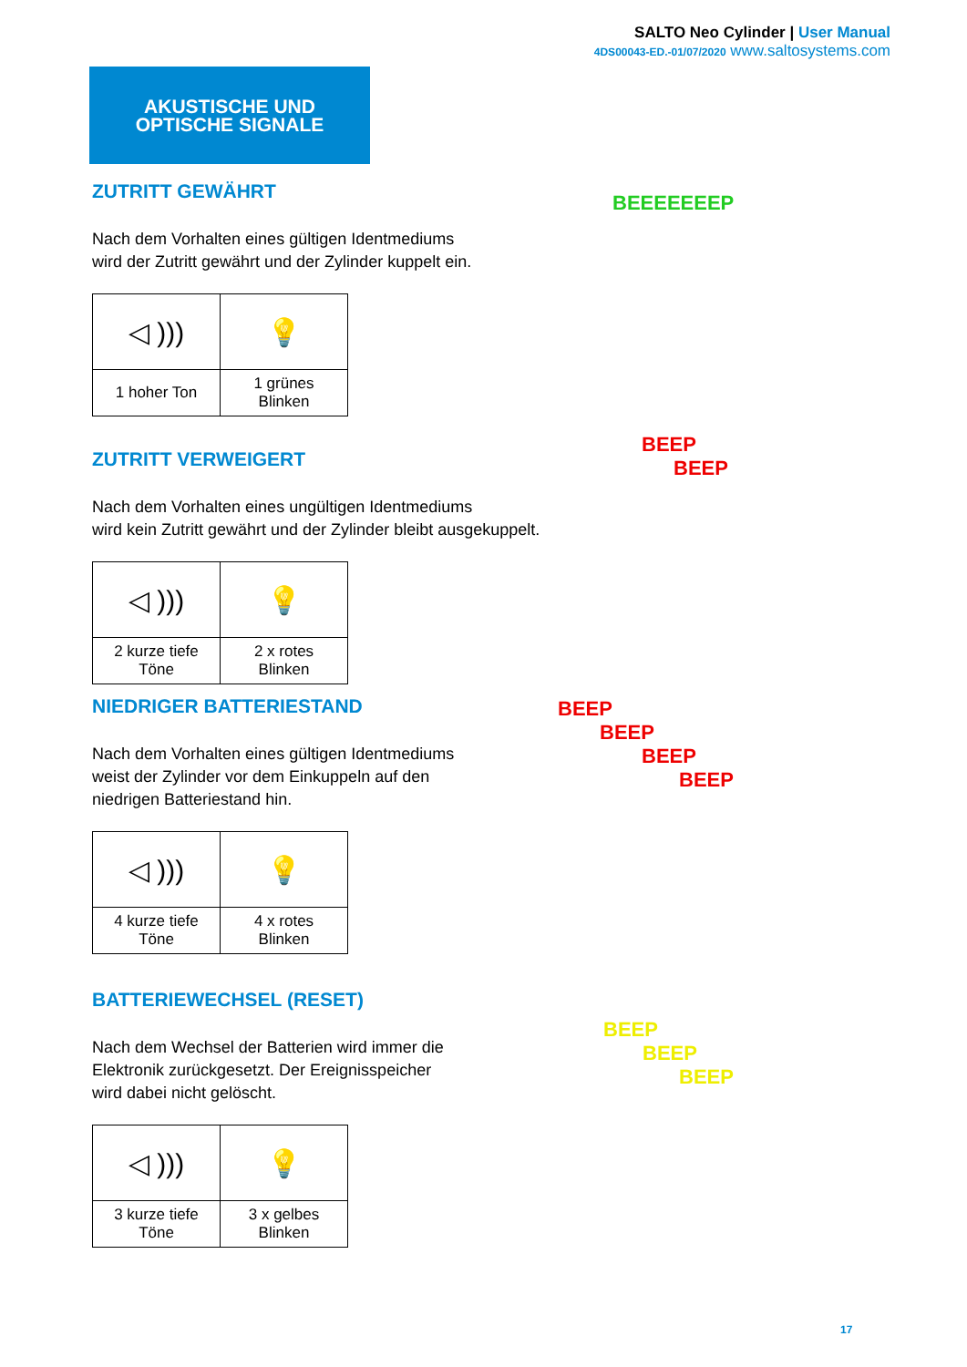SALTO Neo Cylinder | User Manual
4DS00043-ED.-01/07/2020 www.saltosystems.com
AKUSTISCHE UND
OPTISCHE SIGNALE
ZUTRITT GEWÄHRT
Nach dem Vorhalten eines gültigen Identmediums
wird der Zutritt gewährt und der Zylinder kuppelt ein.
| ◁ ))) | 💡 |
| 1 hoher Ton | 1 grünes Blinken |
BEEEEEEEP
ZUTRITT VERWEIGERT
Nach dem Vorhalten eines ungültigen Identmediums
wird kein Zutritt gewährt und der Zylinder bleibt ausgekuppelt.
| ◁ ))) | 💡 |
| 2 kurze tiefe Töne | 2 x rotes Blinken |
BEEP
BEEP
NIEDRIGER BATTERIESTAND
Nach dem Vorhalten eines gültigen Identmediums
weist der Zylinder vor dem Einkuppeln auf den
niedrigen Batteriestand hin.
| ◁ ))) | 💡 |
| 4 kurze tiefe Töne | 4 x rotes Blinken |
BEEP
BEEP
BEEP
BEEP
BATTERIEWECHSEL (RESET)
Nach dem Wechsel der Batterien wird immer die
Elektronik zurückgesetzt. Der Ereignisspeicher
wird dabei nicht gelöscht.
| ◁ ))) | 💡 |
| 3 kurze tiefe Töne | 3 x gelbes Blinken |
BEEP
BEEP
BEEP
17